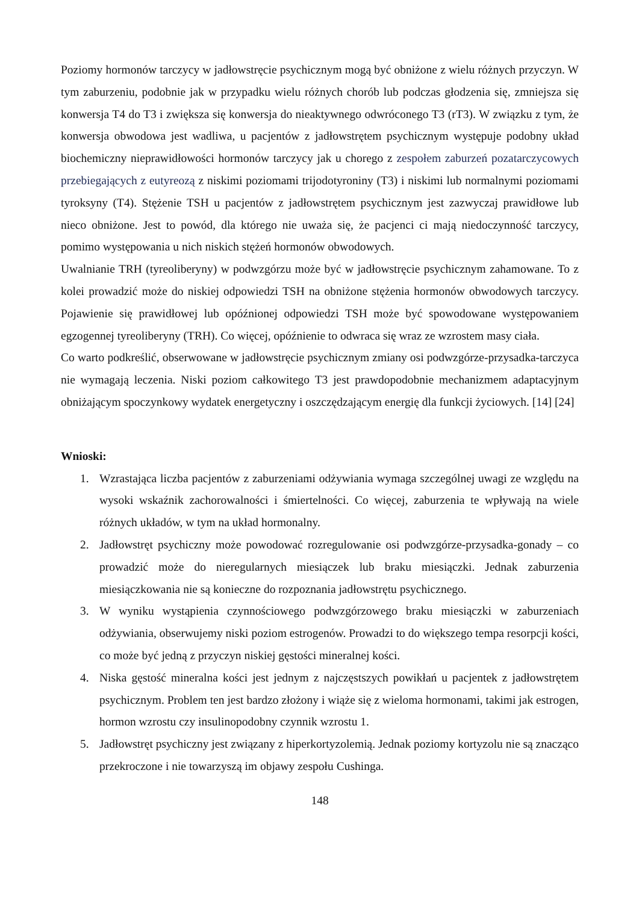Poziomy hormonów tarczycy w jadłowstręcie psychicznym mogą być obniżone z wielu różnych przyczyn. W tym zaburzeniu, podobnie jak w przypadku wielu różnych chorób lub podczas głodzenia się, zmniejsza się konwersja T4 do T3 i zwiększa się konwersja do nieaktywnego odwróconego T3 (rT3). W związku z tym, że konwersja obwodowa jest wadliwa, u pacjentów z jadłowstrętem psychicznym występuje podobny układ biochemiczny nieprawidłowości hormonów tarczycy jak u chorego z zespołem zaburzeń pozatarczycowych przebiegających z eutyreozą z niskimi poziomami trijodotyroniny (T3) i niskimi lub normalnymi poziomami tyroksyny (T4). Stężenie TSH u pacjentów z jadłowstrętem psychicznym jest zazwyczaj prawidłowe lub nieco obniżone. Jest to powód, dla którego nie uważa się, że pacjenci ci mają niedoczynność tarczycy, pomimo występowania u nich niskich stężeń hormonów obwodowych.
Uwalnianie TRH (tyreoliberyny) w podwzgórzu może być w jadłowstręcie psychicznym zahamowane. To z kolei prowadzić może do niskiej odpowiedzi TSH na obniżone stężenia hormonów obwodowych tarczycy. Pojawienie się prawidłowej lub opóźnionej odpowiedzi TSH może być spowodowane występowaniem egzogennej tyreoliberyny (TRH). Co więcej, opóźnienie to odwraca się wraz ze wzrostem masy ciała.
Co warto podkreślić, obserwowane w jadłowstręcie psychicznym zmiany osi podwzgórze-przysadka-tarczyca nie wymagają leczenia. Niski poziom całkowitego T3 jest prawdopodobnie mechanizmem adaptacyjnym obniżającym spoczynkowy wydatek energetyczny i oszczędzającym energię dla funkcji życiowych. [14] [24]
Wnioski:
1. Wzrastająca liczba pacjentów z zaburzeniami odżywiania wymaga szczególnej uwagi ze względu na wysoki wskaźnik zachorowalności i śmiertelności. Co więcej, zaburzenia te wpływają na wiele różnych układów, w tym na układ hormonalny.
2. Jadłowstręt psychiczny może powodować rozregulowanie osi podwzgórze-przysadka-gonady – co prowadzić może do nieregularnych miesiączek lub braku miesiączki. Jednak zaburzenia miesiączkowania nie są konieczne do rozpoznania jadłowstrętu psychicznego.
3. W wyniku wystąpienia czynnościowego podwzgórzowego braku miesiączki w zaburzeniach odżywiania, obserwujemy niski poziom estrogenów. Prowadzi to do większego tempa resorpcji kości, co może być jedną z przyczyn niskiej gęstości mineralnej kości.
4. Niska gęstość mineralna kości jest jednym z najczęstszych powikłań u pacjentek z jadłowstrętem psychicznym. Problem ten jest bardzo złożony i wiąże się z wieloma hormonami, takimi jak estrogen, hormon wzrostu czy insulinopodobny czynnik wzrostu 1.
5. Jadłowstręt psychiczny jest związany z hiperkortyzolemią. Jednak poziomy kortyzolu nie są znacząco przekroczone i nie towarzyszą im objawy zespołu Cushinga.
148